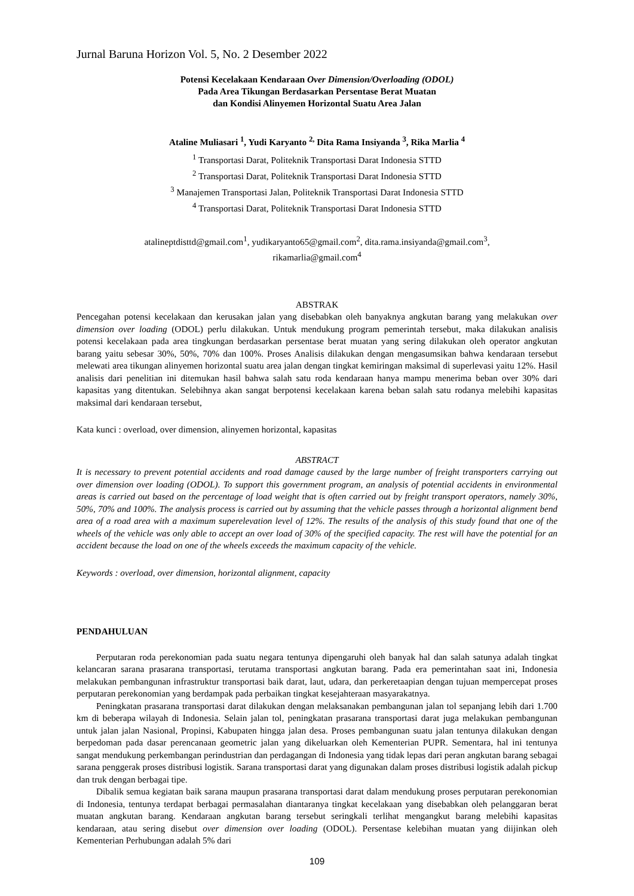Jurnal Baruna Horizon Vol. 5, No. 2 Desember 2022
Potensi Kecelakaan Kendaraan Over Dimension/Overloading (ODOL)
Pada Area Tikungan Berdasarkan Persentase Berat Muatan
dan Kondisi Alinyemen Horizontal Suatu Area Jalan
Ataline Muliasari <sup>1</sup>, Yudi Karyanto <sup>2,</sup> Dita Rama Insiyanda <sup>3</sup>, Rika Marlia <sup>4</sup>
<sup>1</sup> Transportasi Darat, Politeknik Transportasi Darat Indonesia STTD
<sup>2</sup> Transportasi Darat, Politeknik Transportasi Darat Indonesia STTD
<sup>3</sup> Manajemen Transportasi Jalan, Politeknik Transportasi Darat Indonesia STTD
<sup>4</sup> Transportasi Darat, Politeknik Transportasi Darat Indonesia STTD
atalineptdisttd@gmail.com<sup>1</sup>, yudikaryanto65@gmail.com<sup>2</sup>, dita.rama.insiyanda@gmail.com<sup>3</sup>,
rikamarlia@gmail.com<sup>4</sup>
ABSTRAK
Pencegahan potensi kecelakaan dan kerusakan jalan yang disebabkan oleh banyaknya angkutan barang yang melakukan over dimension over loading (ODOL) perlu dilakukan. Untuk mendukung program pemerintah tersebut, maka dilakukan analisis potensi kecelakaan pada area tingkungan berdasarkan persentase berat muatan yang sering dilakukan oleh operator angkutan barang yaitu sebesar 30%, 50%, 70% dan 100%. Proses Analisis dilakukan dengan mengasumsikan bahwa kendaraan tersebut melewati area tikungan alinyemen horizontal suatu area jalan dengan tingkat kemiringan maksimal di superlevasi yaitu 12%. Hasil analisis dari penelitian ini ditemukan hasil bahwa salah satu roda kendaraan hanya mampu menerima beban over 30% dari kapasitas yang ditentukan. Selebihnya akan sangat berpotensi kecelakaan karena beban salah satu rodanya melebihi kapasitas maksimal dari kendaraan tersebut,
Kata kunci : overload, over dimension, alinyemen horizontal, kapasitas
ABSTRACT
It is necessary to prevent potential accidents and road damage caused by the large number of freight transporters carrying out over dimension over loading (ODOL). To support this government program, an analysis of potential accidents in environmental areas is carried out based on the percentage of load weight that is often carried out by freight transport operators, namely 30%, 50%, 70% and 100%. The analysis process is carried out by assuming that the vehicle passes through a horizontal alignment bend area of a road area with a maximum superelevation level of 12%. The results of the analysis of this study found that one of the wheels of the vehicle was only able to accept an over load of 30% of the specified capacity. The rest will have the potential for an accident because the load on one of the wheels exceeds the maximum capacity of the vehicle.
Keywords : overload, over dimension, horizontal alignment, capacity
PENDAHULUAN
Perputaran roda perekonomian pada suatu negara tentunya dipengaruhi oleh banyak hal dan salah satunya adalah tingkat kelancaran sarana prasarana transportasi, terutama transportasi angkutan barang. Pada era pemerintahan saat ini, Indonesia melakukan pembangunan infrastruktur transportasi baik darat, laut, udara, dan perkeretaapian dengan tujuan mempercepat proses perputaran perekonomian yang berdampak pada perbaikan tingkat kesejahteraan masyarakatnya.
Peningkatan prasarana transportasi darat dilakukan dengan melaksanakan pembangunan jalan tol sepanjang lebih dari 1.700 km di beberapa wilayah di Indonesia. Selain jalan tol, peningkatan prasarana transportasi darat juga melakukan pembangunan untuk jalan jalan Nasional, Propinsi, Kabupaten hingga jalan desa. Proses pembangunan suatu jalan tentunya dilakukan dengan berpedoman pada dasar perencanaan geometric jalan yang dikeluarkan oleh Kementerian PUPR. Sementara, hal ini tentunya sangat mendukung perkembangan perindustrian dan perdagangan di Indonesia yang tidak lepas dari peran angkutan barang sebagai sarana penggerak proses distribusi logistik. Sarana transportasi darat yang digunakan dalam proses distribusi logistik adalah pickup dan truk dengan berbagai tipe.
Dibalik semua kegiatan baik sarana maupun prasarana transportasi darat dalam mendukung proses perputaran perekonomian di Indonesia, tentunya terdapat berbagai permasalahan diantaranya tingkat kecelakaan yang disebabkan oleh pelanggaran berat muatan angkutan barang. Kendaraan angkutan barang tersebut seringkali terlihat mengangkut barang melebihi kapasitas kendaraan, atau sering disebut over dimension over loading (ODOL). Persentase kelebihan muatan yang diijinkan oleh Kementerian Perhubungan adalah 5% dari
109